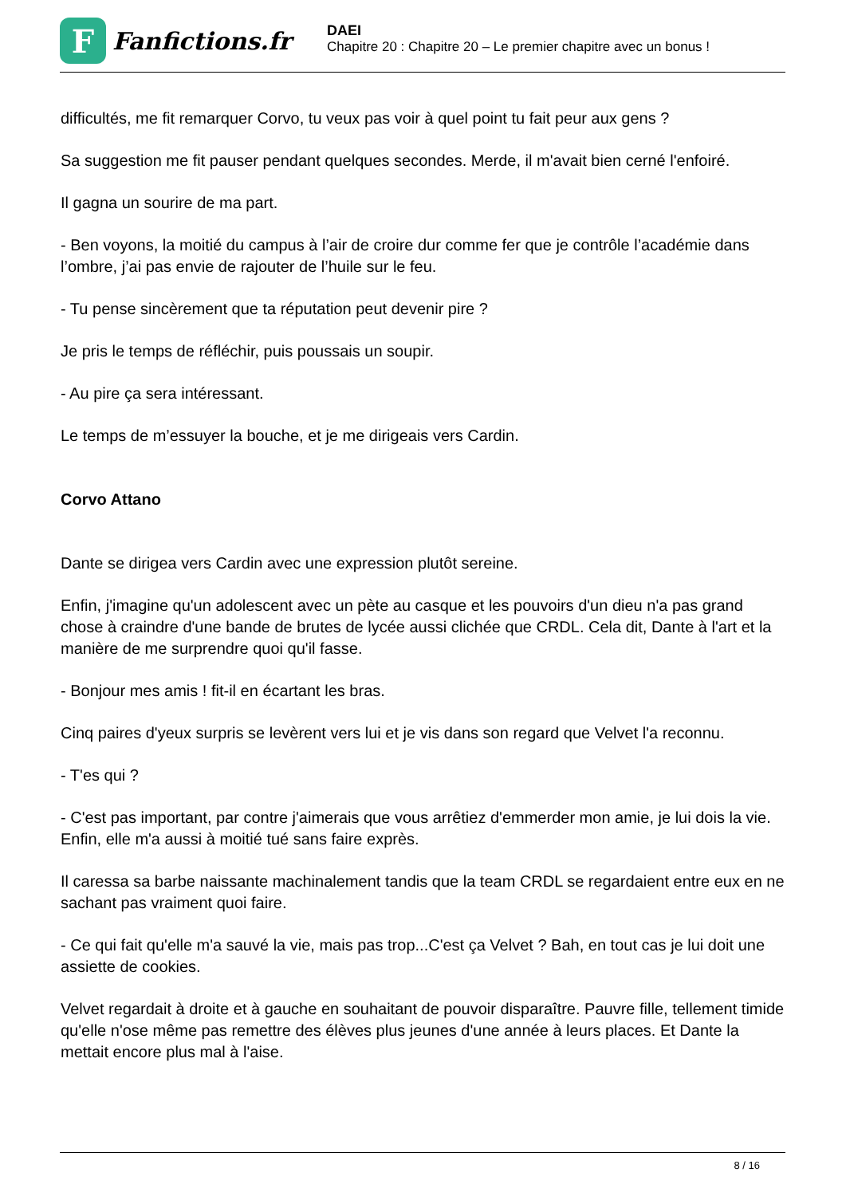F
Fanfictions.fr
DAEI
Chapitre 20 : Chapitre 20 – Le premier chapitre avec un bonus !
difficultés, me fit remarquer Corvo, tu veux pas voir à quel point tu fait peur aux gens ?
Sa suggestion me fit pauser pendant quelques secondes. Merde, il m'avait bien cerné l'enfoiré.
Il gagna un sourire de ma part.
- Ben voyons, la moitié du campus à l’air de croire dur comme fer que je contrôle l’académie dans l’ombre, j’ai pas envie de rajouter de l’huile sur le feu.
- Tu pense sincèrement que ta réputation peut devenir pire ?
Je pris le temps de réfléchir, puis poussais un soupir.
- Au pire ça sera intéressant.
Le temps de m’essuyer la bouche, et je me dirigeais vers Cardin.
Corvo Attano
Dante se dirigea vers Cardin avec une expression plutôt sereine.
Enfin, j'imagine qu'un adolescent avec un pète au casque et les pouvoirs d'un dieu n'a pas grand chose à craindre d'une bande de brutes de lycée aussi clichée que CRDL. Cela dit, Dante à l'art et la manière de me surprendre quoi qu'il fasse.
- Bonjour mes amis ! fit-il en écartant les bras.
Cinq paires d'yeux surpris se levèrent vers lui et je vis dans son regard que Velvet l'a reconnu.
- T'es qui ?
- C'est pas important, par contre j'aimerais que vous arrêtiez d'emmerder mon amie, je lui dois la vie. Enfin, elle m'a aussi à moitié tué sans faire exprès.
Il caressa sa barbe naissante machinalement tandis que la team CRDL se regardaient entre eux en ne sachant pas vraiment quoi faire.
- Ce qui fait qu'elle m'a sauvé la vie, mais pas trop...C'est ça Velvet ? Bah, en tout cas je lui doit une assiette de cookies.
Velvet regardait à droite et à gauche en souhaitant de pouvoir disparaître. Pauvre fille, tellement timide qu'elle n'ose même pas remettre des élèves plus jeunes d'une année à leurs places. Et Dante la mettait encore plus mal à l'aise.
8 / 16